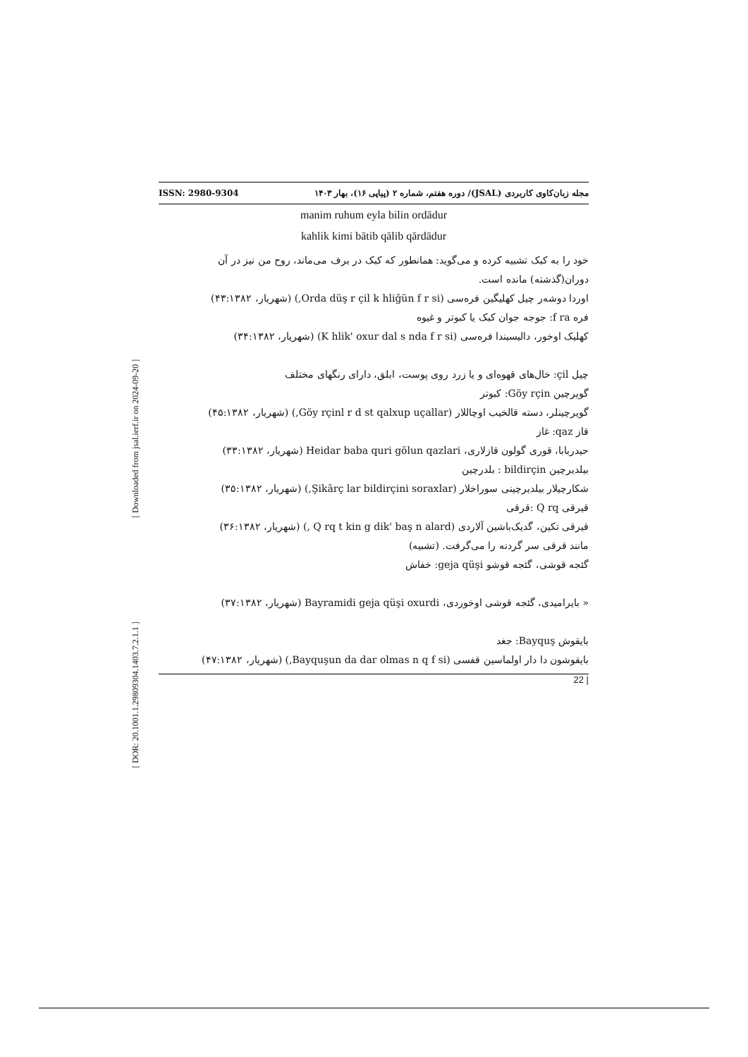[ DOR: 20.1001.1.29809304.1403.7.2.1.1 ] [ Downloaded from jsal.ierf.ir on 2024-09-20 ]
ISSN: 2980-9304 مجله زبان‌کاوی کاربردی (JSAL)/ دوره هفتم، شماره ۲ (پیاپی ۱۶)، بهار ۱۴۰۳
manim ruhum eyla bilin ordādur
kahlik kimi bātib qālib qārdādur
خود را به کبک تشبیه کرده و می‌گوید: همانطور که کبک در برف می‌ماند، روح من نیز در آن دوران(گذشته) مانده است.
اوردا دوشەر چیل کهلیگین فرەسی (Orda düş r çil k hliğün f r si,) (شهریار، ۴۳:۱۳۸۲)
فره f ra: جوجه جوان کبک یا کبوتر و غیوه
کهلیک اوخور، دالیسیندا فرەسی (K hlik' oxur dal s nda f r si) (شهریار، ۳۴:۱۳۸۲)
چیل çil: خال‌های قهوه‌ای و یا زرد روی پوست، ابلق، دارای رنگهای مختلف
گویرچین Göy rçin: کبوتر
گویرچینلر، دسته قالخیب اوچاللار (Göy rçinl r d st qalxup uçallar,) (شهریار، ۴۵:۱۳۸۲)
قاز qaz: غاز
حیدربابا، قوری گولون قازلاری، Heidar baba quri gölun qazlari (شهریار، ۳۳:۱۳۸۲)
بیلدیرچین bildirçin : بلدرچین
شکارچیلار بیلدیرچینی سوراخلار (Şikārç lar bildirçini soraxlar,) (شهریار، ۳۵:۱۳۸۲)
قیرقی Q rq :قرقی
قیرقی تکین، گدیک‌باشین آلاردی (Q rq t kin g dik' baş n alard ,) (شهریار، ۳۶:۱۳۸۲)
مانند قرقی سر گردنه را می‌گرفت. (تشبیه)
گئجه قوشی، گئجه قوشو geja qüşi: خفاش
« بایرامیدی، گئجه قوشی اوخوردی، Bayramidi geja qüşi oxurdi (شهریار، ۳۷:۱۳۸۲)
بایقوش Bayquş: جغد
بایقوشون دا دار اولماسین قفسی (Bayquşun da dar olmas n q f si,) (شهریار، ۴۷:۱۳۸۲)
| 22